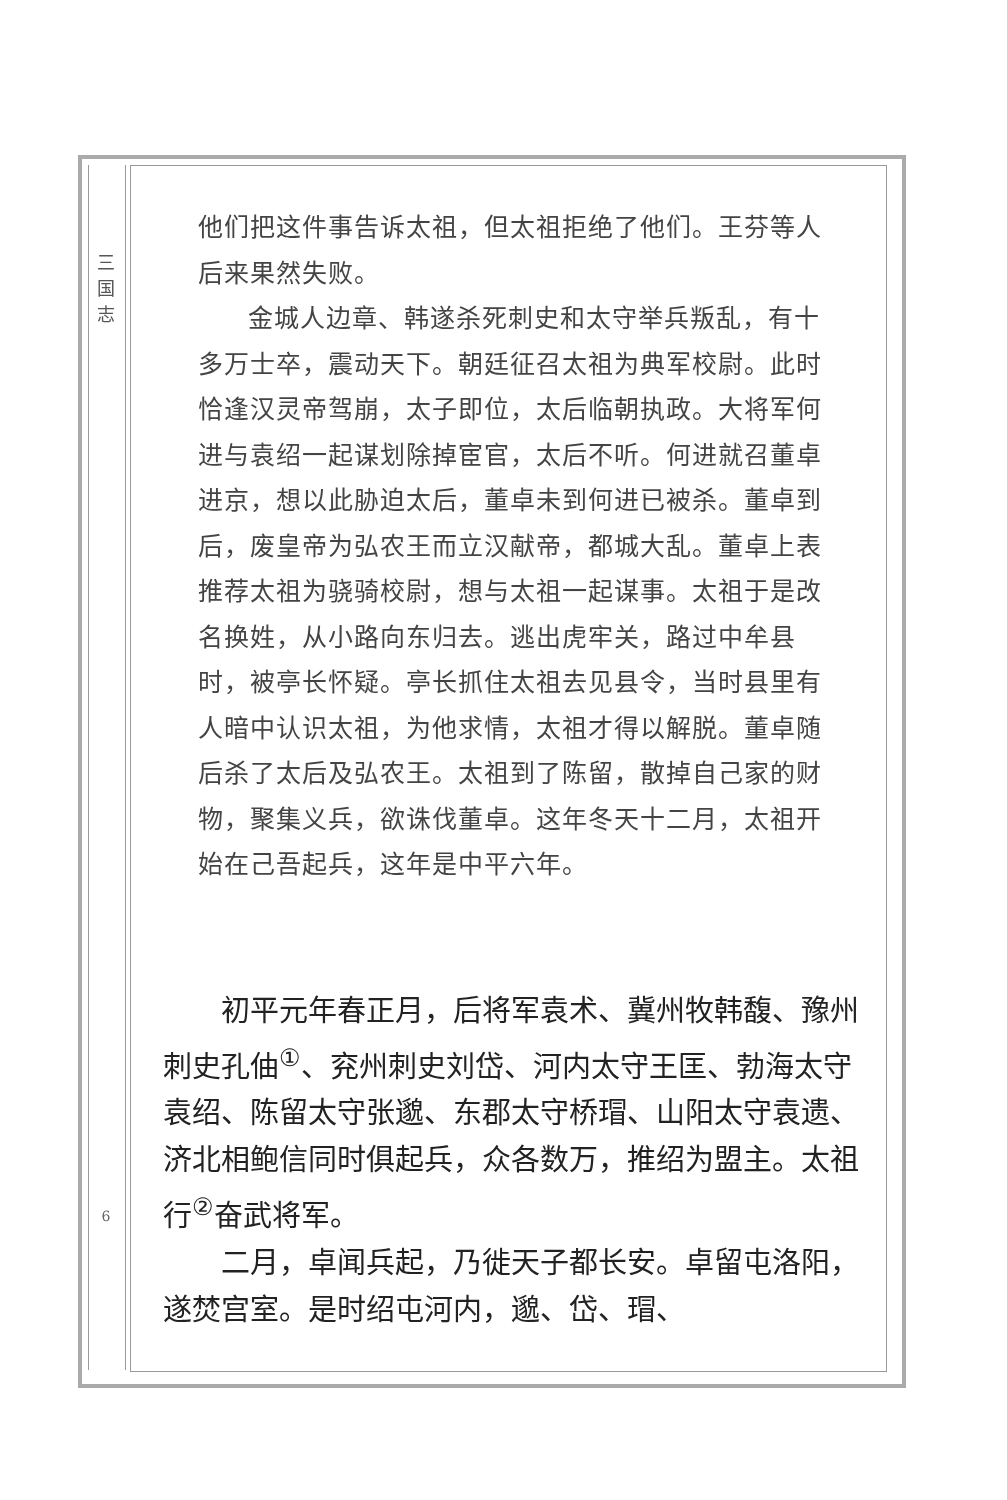三
国
志
6
他们把这件事告诉太祖，但太祖拒绝了他们。王芬等人后来果然失败。
金城人边章、韩遂杀死刺史和太守举兵叛乱，有十多万士卒，震动天下。朝廷征召太祖为典军校尉。此时恰逢汉灵帝驾崩，太子即位，太后临朝执政。大将军何进与袁绍一起谋划除掉宦官，太后不听。何进就召董卓进京，想以此胁迫太后，董卓未到何进已被杀。董卓到后，废皇帝为弘农王而立汉献帝，都城大乱。董卓上表推荐太祖为骁骑校尉，想与太祖一起谋事。太祖于是改名换姓，从小路向东归去。逃出虎牢关，路过中牟县时，被亭长怀疑。亭长抓住太祖去见县令，当时县里有人暗中认识太祖，为他求情，太祖才得以解脱。董卓随后杀了太后及弘农王。太祖到了陈留，散掉自己家的财物，聚集义兵，欲诛伐董卓。这年冬天十二月，太祖开始在己吾起兵，这年是中平六年。
初平元年春正月，后将军袁术、冀州牧韩馥、豫州刺史孔伷<sup>①</sup>、兖州刺史刘岱、河内太守王匡、勃海太守袁绍、陈留太守张邈、东郡太守桥瑁、山阳太守袁遗、济北相鲍信同时俱起兵，众各数万，推绍为盟主。太祖行<sup>②</sup>奋武将军。
二月，卓闻兵起，乃徙天子都长安。卓留屯洛阳，遂焚宫室。是时绍屯河内，邈、岱、瑁、